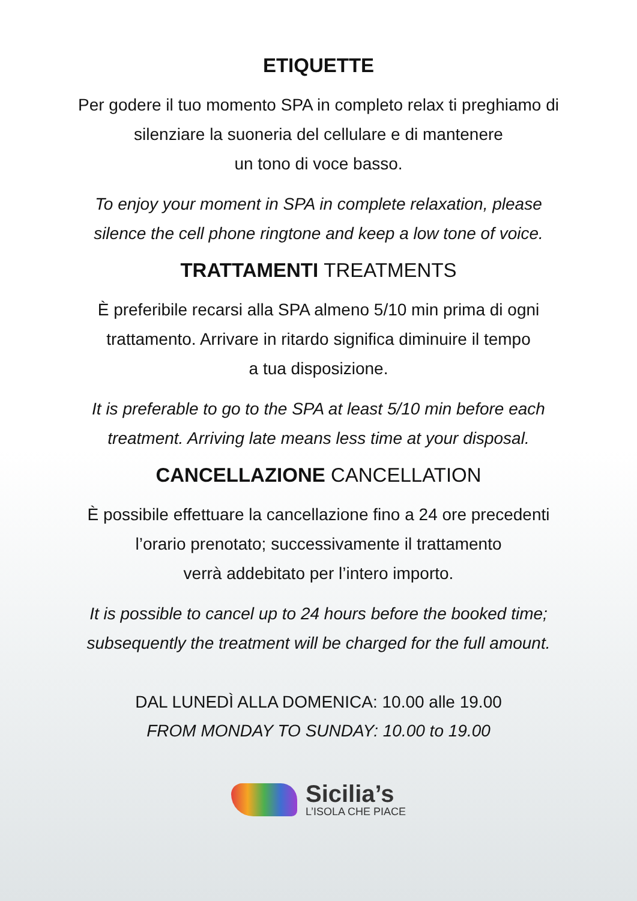ETIQUETTE
Per godere il tuo momento SPA in completo relax ti preghiamo di
silenziare la suoneria del cellulare e di mantenere
un tono di voce basso.
To enjoy your moment in SPA in complete relaxation, please
silence the cell phone ringtone and keep a low tone of voice.
TRATTAMENTI TREATMENTS
È preferibile recarsi alla SPA almeno 5/10 min prima di ogni
trattamento. Arrivare in ritardo significa diminuire il tempo
a tua disposizione.
It is preferable to go to the SPA at least 5/10 min before each
treatment. Arriving late means less time at your disposal.
CANCELLAZIONE CANCELLATION
È possibile effettuare la cancellazione fino a 24 ore precedenti
l’orario prenotato; successivamente il trattamento
verrà addebitato per l’intero importo.
It is possible to cancel up to 24 hours before the booked time;
subsequently the treatment will be charged for the full amount.
DAL LUNEDÌ ALLA DOMENICA: 10.00 alle 19.00
FROM MONDAY TO SUNDAY: 10.00 to 19.00
Sicilia’s
L’ISOLA CHE PIACE